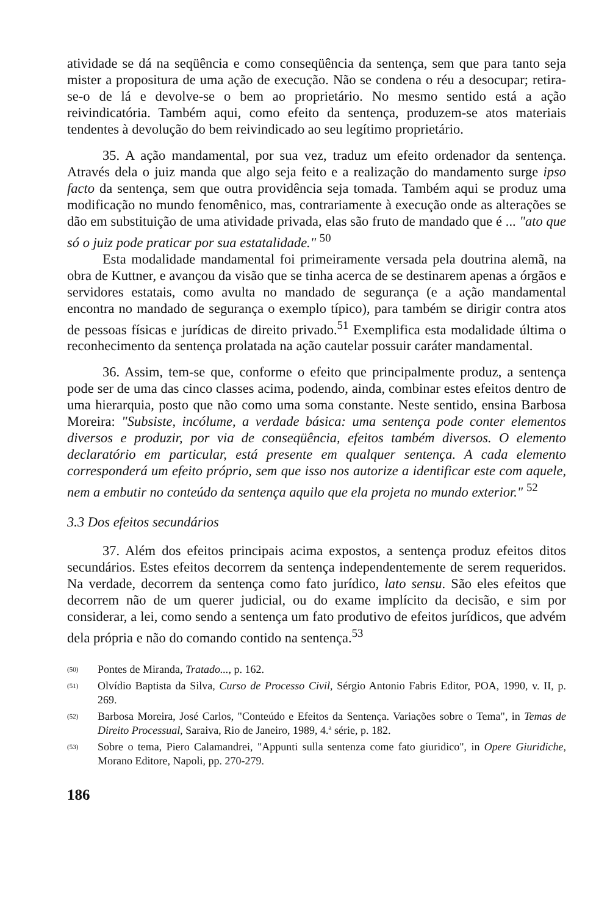atividade se dá na seqüência e como conseqüência da sentença, sem que para tanto seja mister a propositura de uma ação de execução. Não se condena o réu a desocupar; retira-se-o de lá e devolve-se o bem ao proprietário. No mesmo sentido está a ação reivindicatória. Também aqui, como efeito da sentença, produzem-se atos materiais tendentes à devolução do bem reivindicado ao seu legítimo proprietário.
35. A ação mandamental, por sua vez, traduz um efeito ordenador da sentença. Através dela o juiz manda que algo seja feito e a realização do mandamento surge ipso facto da sentença, sem que outra providência seja tomada. Também aqui se produz uma modificação no mundo fenomênico, mas, contrariamente à execução onde as alterações se dão em substituição de uma atividade privada, elas são fruto de mandado que é ... "ato que só o juiz pode praticar por sua estatalidade." <sup>50</sup>
Esta modalidade mandamental foi primeiramente versada pela doutrina alemã, na obra de Kuttner, e avançou da visão que se tinha acerca de se destinarem apenas a órgãos e servidores estatais, como avulta no mandado de segurança (e a ação mandamental encontra no mandado de segurança o exemplo típico), para também se dirigir contra atos de pessoas físicas e jurídicas de direito privado.<sup>51</sup> Exemplifica esta modalidade última o reconhecimento da sentença prolatada na ação cautelar possuir caráter mandamental.
36. Assim, tem-se que, conforme o efeito que principalmente produz, a sentença pode ser de uma das cinco classes acima, podendo, ainda, combinar estes efeitos dentro de uma hierarquia, posto que não como uma soma constante. Neste sentido, ensina Barbosa Moreira: "Subsiste, incólume, a verdade básica: uma sentença pode conter elementos diversos e produzir, por via de conseqüência, efeitos também diversos. O elemento declaratório em particular, está presente em qualquer sentença. A cada elemento corresponderá um efeito próprio, sem que isso nos autorize a identificar este com aquele, nem a embutir no conteúdo da sentença aquilo que ela projeta no mundo exterior." <sup>52</sup>
3.3 Dos efeitos secundários
37. Além dos efeitos principais acima expostos, a sentença produz efeitos ditos secundários. Estes efeitos decorrem da sentença independentemente de serem requeridos. Na verdade, decorrem da sentença como fato jurídico, lato sensu. São eles efeitos que decorrem não de um querer judicial, ou do exame implícito da decisão, e sim por considerar, a lei, como sendo a sentença um fato produtivo de efeitos jurídicos, que advém dela própria e não do comando contido na sentença.<sup>53</sup>
(50) Pontes de Miranda, Tratado..., p. 162.
(51) Olvídio Baptista da Silva, Curso de Processo Civil, Sérgio Antonio Fabris Editor, POA, 1990, v. II, p. 269.
(52) Barbosa Moreira, José Carlos, "Conteúdo e Efeitos da Sentença. Variações sobre o Tema", in Temas de Direito Processual, Saraiva, Rio de Janeiro, 1989, 4.ª série, p. 182.
(53) Sobre o tema, Piero Calamandrei, "Appunti sulla sentenza come fato giuridico", in Opere Giuridiche, Morano Editore, Napoli, pp. 270-279.
186